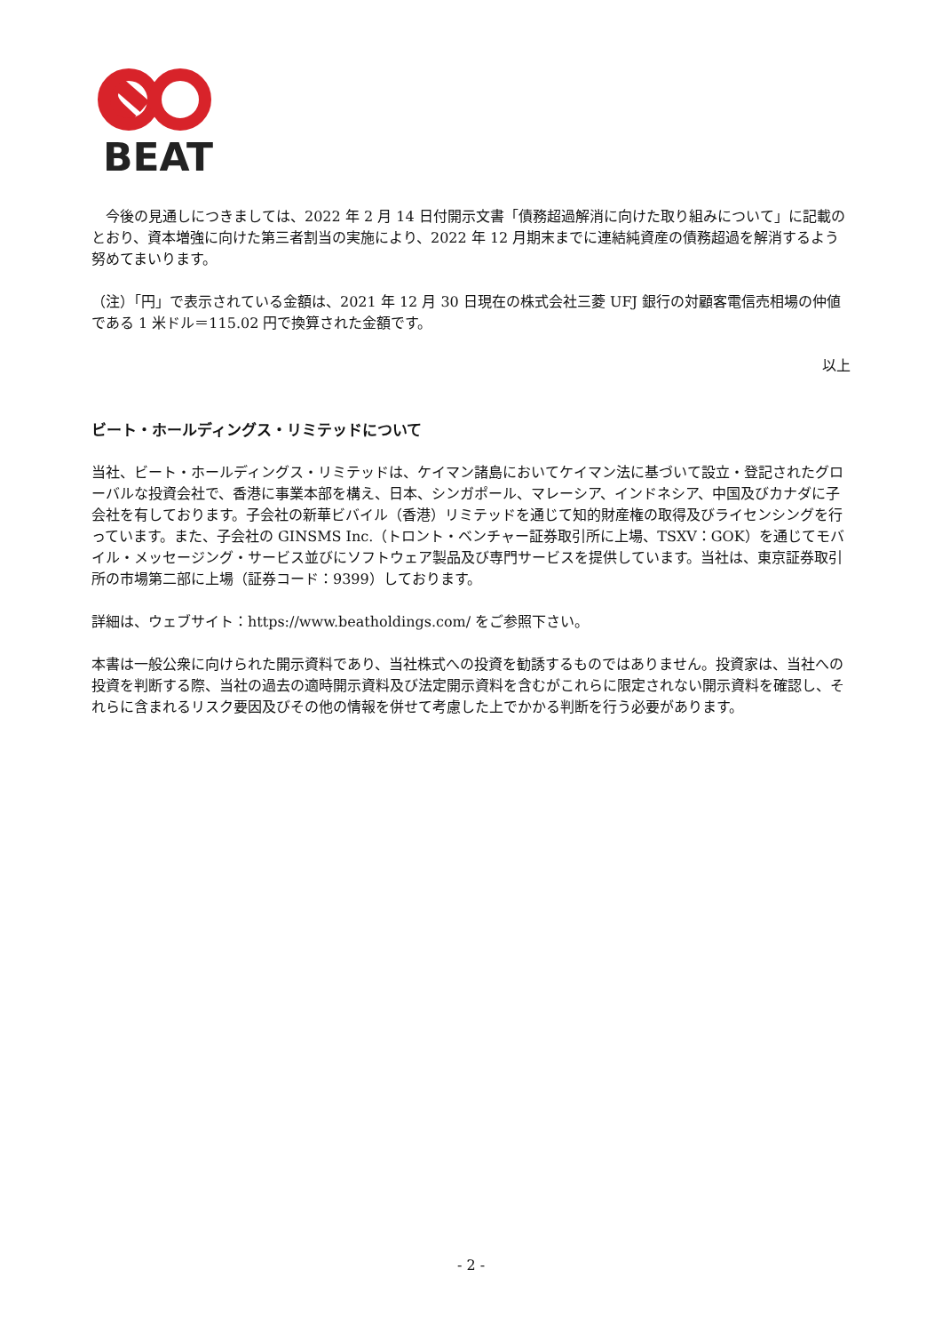BEAT
　今後の見通しにつきましては、2022 年 2 月 14 日付開示文書「債務超過解消に向けた取り組みについて」に記載のとおり、資本増強に向けた第三者割当の実施により、2022 年 12 月期末までに連結純資産の債務超過を解消するよう努めてまいります。
（注）「円」で表示されている金額は、2021 年 12 月 30 日現在の株式会社三菱 UFJ 銀行の対顧客電信売相場の仲値である 1 米ドル＝115.02 円で換算された金額です。
以上
ビート・ホールディングス・リミテッドについて
当社、ビート・ホールディングス・リミテッドは、ケイマン諸島においてケイマン法に基づいて設立・登記されたグローバルな投資会社で、香港に事業本部を構え、日本、シンガポール、マレーシア、インドネシア、中国及びカナダに子会社を有しております。子会社の新華ビバイル（香港）リミテッドを通じて知的財産権の取得及びライセンシングを行っています。また、子会社の GINSMS Inc.（トロント・ベンチャー証券取引所に上場、TSXV：GOK）を通じてモバイル・メッセージング・サービス並びにソフトウェア製品及び専門サービスを提供しています。当社は、東京証券取引所の市場第二部に上場（証券コード：9399）しております。
詳細は、ウェブサイト：https://www.beatholdings.com/ をご参照下さい。
本書は一般公衆に向けられた開示資料であり、当社株式への投資を勧誘するものではありません。投資家は、当社への投資を判断する際、当社の過去の適時開示資料及び法定開示資料を含むがこれらに限定されない開示資料を確認し、それらに含まれるリスク要因及びその他の情報を併せて考慮した上でかかる判断を行う必要があります。
- 2 -